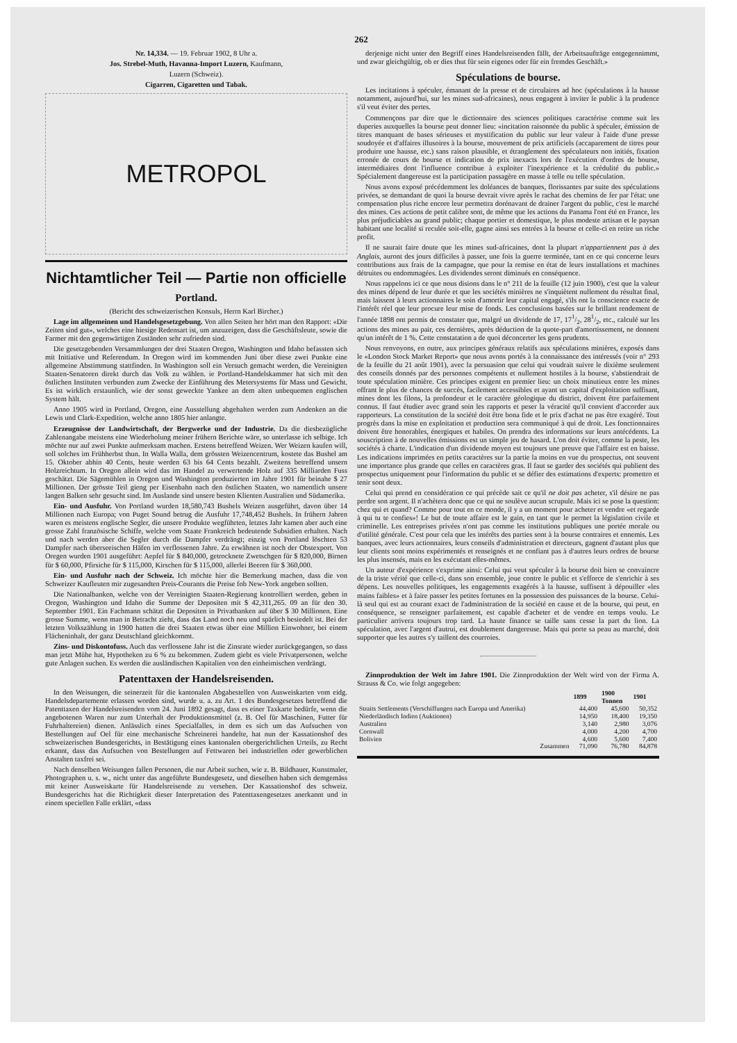262
Nr. 14,334. — 19. Februar 1902, 8 Uhr a.
Jos. Strebel-Muth, Havanna-Import Luzern, Kaufmann,
Luzern (Schweiz).
Cigarren, Cigaretten und Tabak.
METROPOL
Nichtamtlicher Teil — Partie non officielle
Portland.
(Bericht des schweizerischen Konsuls, Herrn Karl Bircher.)
Lage im allgemeinen und Handelsgesetzgebung. Von allen Seiten her hört man den Rapport: «Die Zeiten sind gut», welches eine hiesige Redensart ist, um anzuzeigen, dass die Geschäftsleute, sowie die Farmer mit den gegenwärtigen Zuständen sehr zufrieden sind.
Die gesetzgebenden Versammlungen der drei Staaten Oregon, Washington und Idaho befassten sich mit Initiative und Referendum. In Oregon wird im kommenden Juni über diese zwei Punkte eine allgemeine Abstimmung stattfinden. In Washington soll ein Versuch gemacht werden, die Vereinigten Staaten-Senatoren direkt durch das Volk zu wählen. ie Portland-Handelskammer hat sich mit den östlichen Instituten verbunden zum Zwecke der Einführung des Metersystems für Mass und Gewicht. Es ist wirklich erstaunlich, wie der sonst geweckte Yankee an dem alten unbequemen englischen System hält.
Anno 1905 wird in Portland, Oregon, eine Ausstellung abgehalten werden zum Andenken an die Lewis und Clark-Expedition, welche anno 1805 hier anlangte.
Erzeugnisse der Landwirtschaft, der Bergwerke und der Industrie. Da die diesbezügliche Zahlenangabe meistens eine Wiederholung meiner frühern Berichte wäre, so unterlasse ich selbige. Ich möchte nur auf zwei Punkte aufmerksam machen. Erstens betreffend Weizen. Wer Weizen kaufen will, soll solches im Frühherbst thun. In Walla Walla, dem grössten Weizencentrum, kostete das Bushel am 15. Oktober abhin 40 Cents, heute werden 63 bis 64 Cents bezahlt. Zweitens betreffend unsern Holzreichtum. In Oregon allein wird das im Handel zu verwertende Holz auf 335 Milliarden Fuss geschätzt. Die Sägemühlen in Oregon und Washington produzierten im Jahre 1901 für beinahe $ 27 Millionen. Der grösste Teil gieng per Eisenbahn nach den östlichen Staaten, wo namentlich unsere langen Balken sehr gesucht sind. Im Auslande sind unsere besten Klienten Australien und Südamerika.
Ein- und Ausfuhr. Von Portland wurden 18,580,743 Bushels Weizen ausgeführt, davon über 14 Millionen nach Europa; von Puget Sound betrug die Ausfuhr 17,748,452 Bushels. In frühern Jahren waren es meistens englische Segler, die unsere Produkte wegführten, letztes Jahr kamen aber auch eine grosse Zahl französische Schiffe, welche vom Staate Frankreich bedeutende Subsidien erhalten. Nach und nach werden aber die Segler durch die Dampfer verdrängt; einzig von Portland löschten 53 Dampfer nach überseeischen Häfen im verflossenen Jahre. Zu erwähnen ist noch der Obstexport. Von Oregen wurden 1901 ausgeführt: Aepfel für $ 840,000, getrocknete Zwetschgen für $ 820,000, Birnen für $ 60,000, Pfirsiche für $ 115,000, Kirschen für $ 115,000, allerlei Beeren für $ 360,000.
Ein- und Ausfuhr nach der Schweiz. Ich möchte hier die Bemerkung machen, dass die von Schweizer Kaufleuten mir zugesandten Preis-Courants die Preise fob New-York angeben sollten.
Die Nationalbanken, welche von der Vereinigten Staaten-Regierung kontrolliert werden, geben in Oregon, Washington und Idaho die Summe der Depositen mit $ 42,311,265. 09 an für den 30. September 1901. Ein Fachmann schätzt die Depositen in Privatbanken auf über $ 30 Millionen. Eine grosse Summe, wenn man in Betracht zieht, dass das Land noch neu und spärlich besiedelt ist. Bei der letzten Volkszählung in 1900 hatten die drei Staaten etwas über eine Million Einwohner, bei einem Flächeninhalt, der ganz Deutschland gleichkommt.
Zins- und Diskontofuss. Auch das verflossene Jahr ist die Zinsrate wieder zurückgegangen, so dass man jetzt Mühe hat, Hypotheken zu 6 % zu bekommen. Zudem giebt es viele Privatpersonen, welche gute Anlagen suchen. Es werden die ausländischen Kapitalien von den einheimischen verdrängt.
Patenttaxen der Handelsreisenden.
In den Weisungen, die seinerzeit für die kantonalen Abgabestellen von Ausweiskarten vom eidg. Handelsdepartemente erlassen worden sind, wurde u. a. zu Art. 1 des Bundesgesetzes betreffend die Patenttaxen der Handelsreisenden vom 24. Juni 1892 gesagt, dass es einer Taxkarte bedürfe, wenn die angebotenen Waren nur zum Unterhalt der Produktionsmittel (z. B. Oel für Maschinen, Futter für Fuhrhaltereien) dienen. Anlässlich eines Specialfalles, in dem es sich um das Aufsuchen von Bestellungen auf Oel für eine mechanische Schreinerei handelte, hat nun der Kassationshof des schweizerischen Bundesgerichts, in Bestätigung eines kantonalen obergerichtlichen Urteils, zu Recht erkannt, dass das Aufsuchen von Bestellungen auf Fettwaren bei industriellen oder gewerblichen Anstalten taxfrei sei.
Nach denselben Weisungen fallen Personen, die nur Arbeit suchen, wie z. B. Bildhauer, Kunstmaler, Photographen u. s. w., nicht unter das angeführte Bundesgesetz, und dieselben haben sich demgemäss mit keiner Ausweiskarte für Handelsreisende zu versehen. Der Kassationshof des schweiz. Bundesgerichts hat die Richtigkeit dieser Interpretation des Patenttaxengesetzes anerkannt und in einem speciellen Falle erklärt, «dass
derjenige nicht unter den Begriff eines Handelsreisenden fällt, der Arbeitsaufträge entgegennimmt, und zwar gleichgültig, ob er dies thut für sein eigenes oder für ein fremdes Geschäft.»
Spéculations de bourse.
Les incitations à spéculer, émanant de la presse et de circulaires ad hoc (spéculations à la hausse notamment, aujourd'hui, sur les mines sud-africaines), nous engagent à inviter le public à la prudence s'il veut éviter des pertes.
Commençons par dire que le dictionnaire des sciences politiques caractérise comme suit les duperies auxquelles la bourse peut donner lieu: «incitation raisonnée du public à spéculer, émission de titres manquant de bases sérieuses et mystification du public sur leur valeur à l'aide d'une presse soudoyée et d'affaires illusoires à la bourse, mouvement de prix artificiels (accaparement de titres pour produire une hausse, etc.) sans raison plausible, et étranglement des spéculateurs non initiés, fixation erronée de cours de bourse et indication de prix inexacts lors de l'exécution d'ordres de bourse, intermédiaires dont l'influence contribue à exploiter l'inexpérience et la crédulité du public.» Spécialement dangereuse est la participation passagère en masse à telle ou telle spéculation.
Nous avons exposé précédemment les doléances de banques, florissantes par suite des spéculations privées, se demandant de quoi la bourse devrait vivre après le rachat des chemins de fer par l'état: une compensation plus riche encore leur permettra dorénavant de drainer l'argent du public, c'est le marché des mines. Ces actions de petit calibre sont, de même que les actions du Panama l'ont été en France, les plus préjudiciables au grand public; chaque portier et domestique, le plus modeste artisan et le paysan habitant une localité si reculée soit-elle, gagne ainsi ses entrées à la bourse et celle-ci en retire un riche profit.
Il ne saurait faire doute que les mines sud-africaines, dont la plupart n'appartiennent pas à des Anglais, auront des jours difficiles à passer, une fois la guerre terminée, tant en ce qui concerne leurs contributions aux frais de la campagne, que pour la remise en état de leurs installations et machines détruites ou endommagées. Les dividendes seront diminués en conséquence.
Nous rappelons ici ce que nous disions dans le n° 211 de la feuille (12 juin 1900), c'est que la valeur des mines dépend de leur durée et que les sociétés minières ne s'inquiètent nullement du résultat final, mais laissent à leurs actionnaires le soin d'amortir leur capital engagé, s'ils ont la conscience exacte de l'intérêt réel que leur procure leur mise de fonds. Les conclusions basées sur le brillant rendement de l'année 1898 ont permis de constater que, malgré un dividende de 17, 171/2, 281/2, etc., calculé sur les actions des mines au pair, ces dernières, après déduction de la quote-part d'amortissement, ne donnent qu'un intérêt de 1 %. Cette constatation a de quoi déconcerter les gens prudents.
Nous renvoyons, en outre, aux principes généraux relatifs aux spéculations minières, exposés dans le «London Stock Market Report» que nous avons portés à la connaissance des intéressés (voir n° 293 de la feuille du 21 août 1901), avec la persuasion que celui qui voudrait suivre le dixième seulement des conseils donnés par des personnes compétents et nullement hostiles à la bourse, s'abstiendrait de toute spéculation minière. Ces principes exigent en premier lieu: un choix minutieux entre les mines offrant le plus de chances de succès, facilement accessibles et ayant un capital d'exploitation suffisant, mines dont les filons, la profondeur et le caractère géologique du district, doivent être parfaitement connus. Il faut étudier avec grand soin les rapports et peser la véracité qu'il convient d'accorder aux rapporteurs. La constitution de la société doit être bona fide et le prix d'achat ne pas être exagéré. Tout progrès dans la mise en exploitation et production sera communiqué à qui de droit. Les fonctionnaires doivent être honorables, énergiques et habiles. On prendra des informations sur leurs antécédents. La souscription à de nouvelles émissions est un simple jeu de hasard. L'on doit éviter, comme la peste, les sociétés à charte. L'indication d'un dividende moyen est toujours une preuve que l'affaire est en baisse. Les indications imprimées en petits caractères sur la partie la moins en vue du prospectus, ont souvent une importance plus grande que celles en caractères gras. Il faut se garder des sociétés qui publient des prospectus uniquement pour l'information du public et se défier des estimations d'experts: promettro et tenir sont deux.
Celui qui prend en considération ce qui précède sait ce qu'il ne doit pas acheter, s'il désire ne pas perdre son argent. Il n'achètera donc que ce qui ne soulève aucun scrupule. Mais ici se pose la question: chez qui et quand? Comme pour tout en ce monde, il y a un moment pour acheter et vendre «et regarde à qui tu te confies»! Le but de toute affaire est le gain, en tant que le permet la législation civile et criminelle. Les entreprises privées n'ont pas comme les institutions publiques une portée morale ou d'utilité générale. C'est pour cela que les intérêts des parties sont à la bourse contraires et ennemis. Les banques, avec leurs actionnaires, leurs conseils d'administration et directeurs, gagnent d'autant plus que leur clients sont moins expérimentés et renseignés et ne confiant pas à d'autres leurs ordres de bourse les plus insensés, mais en les exécutant elles-mêmes.
Un auteur d'expérience s'exprime ainsi: Celui qui veut spéculer à la bourse doit bien se convaincre de la triste vérité que celle-ci, dans son ensemble, joue contre le public et s'efforce de s'enrichir à ses dépens. Les nouvelles politiques, les engagements exagérés à la hausse, suffisent à dépouiller «les mains faibles» et à faire passer les petites fortunes en la possession des puissances de la bourse. Celui-là seul qui est au courant exact de l'administration de la société en cause et de la bourse, qui peut, en conséquence, se renseigner parfaitement, est capable d'acheter et de vendre en temps voulu. Le particulier arrivera toujours trop tard. La haute finance se taille sans cesse la part du lion. La spéculation, avec l'argent d'autrui, est doublement dangereuse. Mais qui porte sa peau au marché, doit supporter que les autres s'y taillent des courroies.
Zinnproduktion der Welt im Jahre 1901. Die Zinnproduktion der Welt wird von der Firma A. Strauss & Co. wie folgt angegeben:
| | 1899 | 1900 Tonnen | 1901 |
| --- | --- | --- | --- |
| Straits Settlements (Verschiffungen nach Europa und Amerika) | 44,400 | 45,600 | 50,352 |
| Niederländisch Indien (Auktionen) | 14,950 | 18,400 | 19,350 |
| Australien | 3,140 | 2,980 | 3,076 |
| Cornwall | 4,000 | 4,200 | 4,700 |
| Bolivien | 4,600 | 5,600 | 7,400 |
| Zusammen | 71,090 | 76,780 | 84,878 |